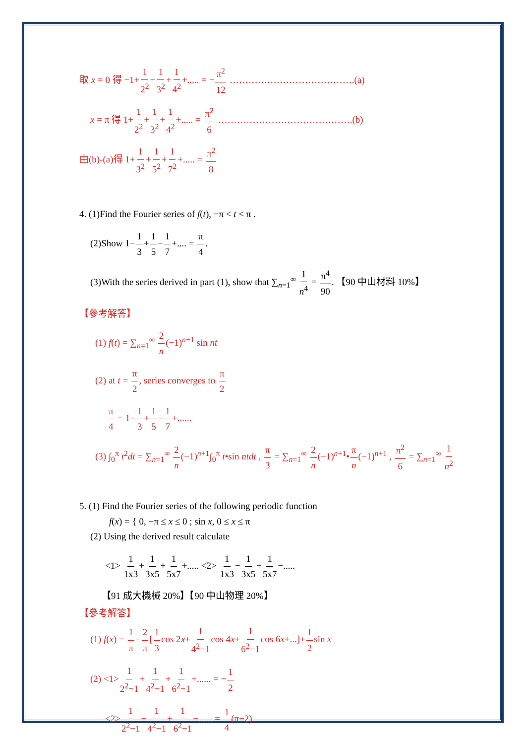取 x = 0 得 −1+1 2<sup>2</sup>−1 3<sup>2</sup>+1 4<sup>2</sup>+..... = −π<sup>2</sup> 12 ………………………………….(a)
x = π 得 1+1 2<sup>2</sup>+1 3<sup>2</sup>+1 4<sup>2</sup>+..... = π<sup>2</sup> 6 …………………………………….(b)
由(b)-(a)得 1+1 3<sup>2</sup>+1 5<sup>2</sup>+1 7<sup>2</sup>+..... = π<sup>2</sup> 8
4. (1)Find the Fourier series of f(t), −π < t < π .
(2)Show 1−1 3+1 5−1 7+.... = π 4.
(3)With the series derived in part (1), show that ∑<sub>n=1</sub><sup>∞</sup> 1 n<sup>4</sup> = π<sup>4</sup> 90. 【90 中山材料 10%】
【參考解答】
(1) f(t) = ∑<sub>n=1</sub><sup>∞</sup> 2 n(−1)<sup>n+1</sup> sin nt
(2) at t = π 2, series converges to π 2
π 4 = 1−1 3+1 5−1 7+......
(3) ∫<sub>0</sub><sup>π</sup> t<sup>2</sup>dt = ∑<sub>n=1</sub><sup>∞</sup> 2 n(−1)<sup>n+1</sup>∫<sub>0</sub><sup>π</sup> t•sin ntdt , π 3 = ∑<sub>n=1</sub><sup>∞</sup> 2 n(−1)<sup>n+1</sup>•π n(−1)<sup>n+1</sup> , π<sup>2</sup> 6 = ∑<sub>n=1</sub><sup>∞</sup> 1 n<sup>2</sup>
5. (1) Find the Fourier series of the following periodic function
f(x) = { 0, −π ≤ x ≤ 0 ; sin x, 0 ≤ x ≤ π
(2) Using the derived result calculate
<1> 1 1x3+1 3x5+1 5x7+..... <2> 1 1x3−1 3x5+1 5x7−.....
【91 成大機械 20%】【90 中山物理 20%】
【參考解答】
(1) f(x) = 1 π−2 π[1 3cos 2x+1 4<sup>2</sup>−1cos 4x+1 6<sup>2</sup>−1cos 6x+...]+1 2sin x
(2) <1>1 2<sup>2</sup>−1+1 4<sup>2</sup>−1+1 6<sup>2</sup>−1+...... = −1 2
<2>1 2<sup>2</sup>−1−1 4<sup>2</sup>−1+1 6<sup>2</sup>−1−...... = 1 4(π−2)